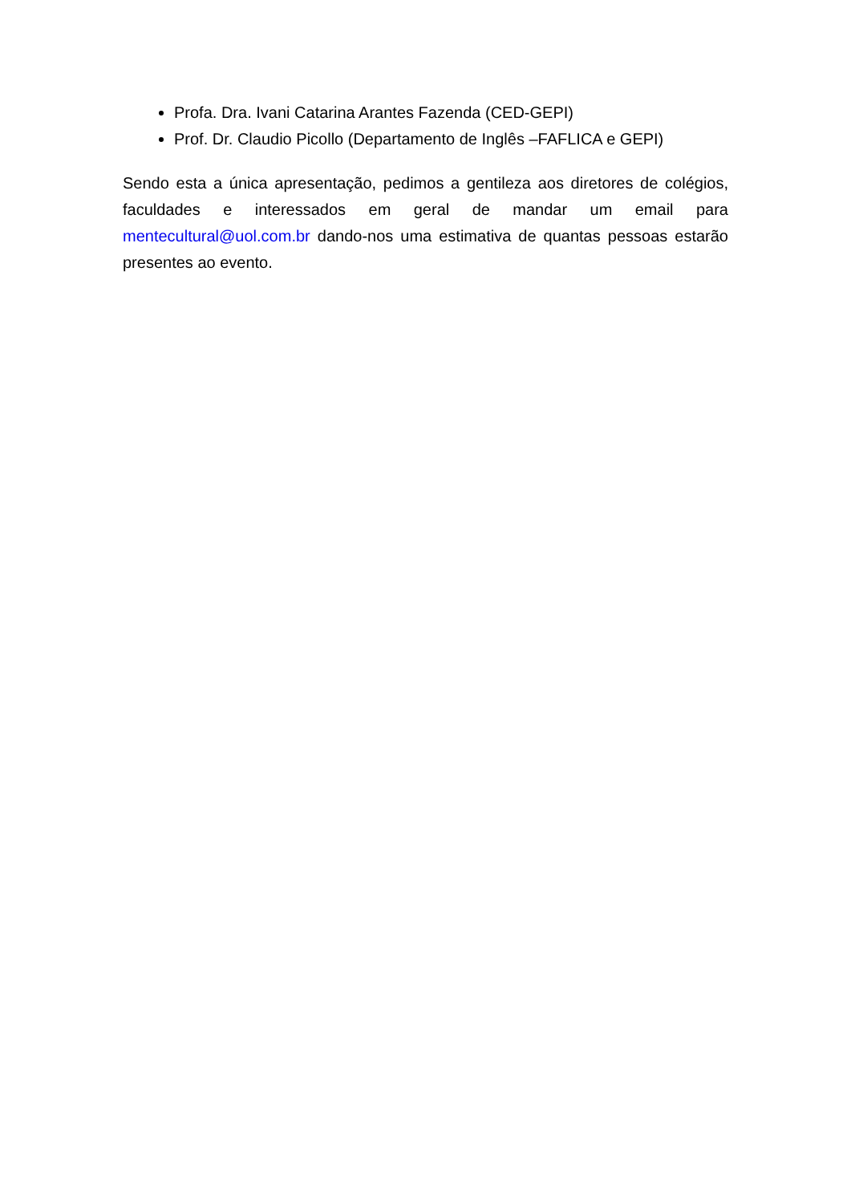Profa. Dra. Ivani Catarina Arantes Fazenda (CED-GEPI)
Prof. Dr. Claudio Picollo (Departamento de Inglês –FAFLICA e GEPI)
Sendo esta a única apresentação, pedimos a gentileza aos diretores de colégios, faculdades e interessados em geral de mandar um email para mentecultural@uol.com.br dando-nos uma estimativa de quantas pessoas estarão presentes ao evento.